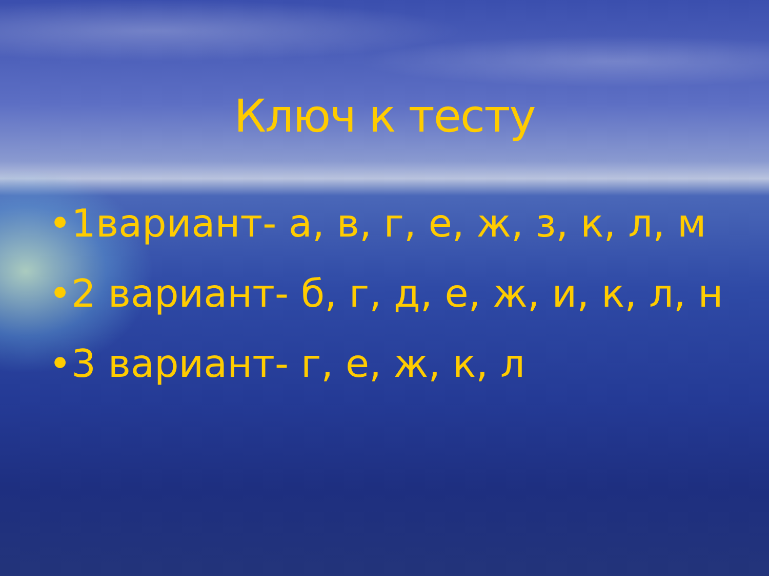Ключ к тесту
•1вариант- а, в, г, е, ж, з, к, л, м
•2 вариант- б, г, д, е, ж, и, к, л, н
•3 вариант- г, е, ж, к, л